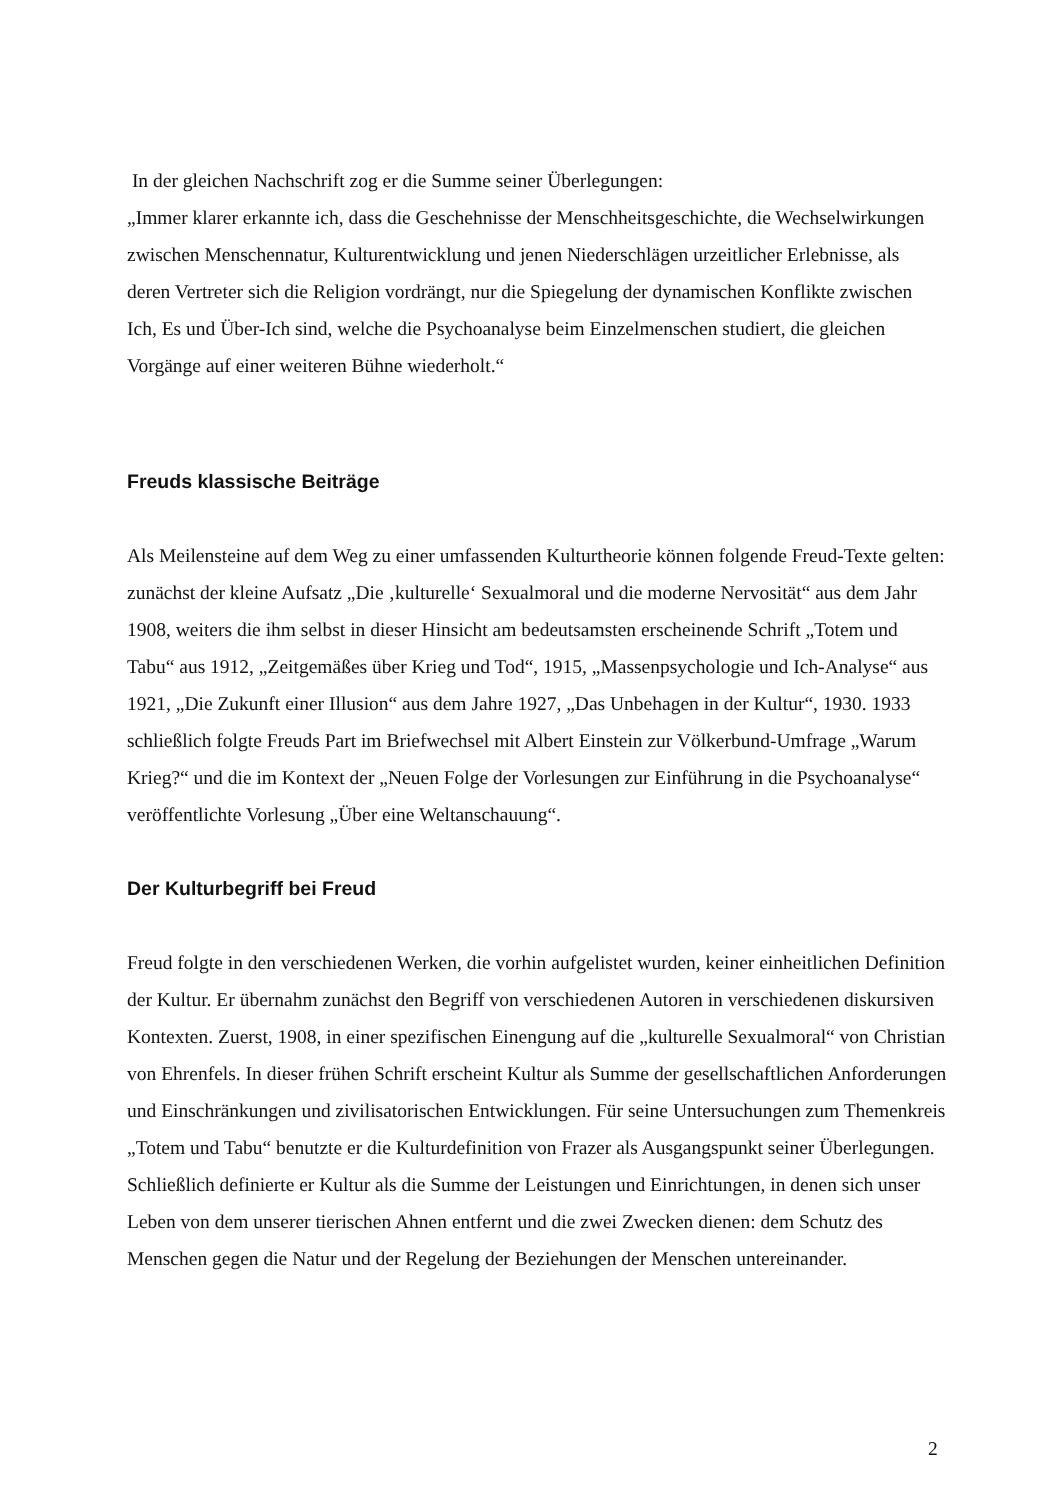In der gleichen Nachschrift zog er die Summe seiner Überlegungen:
„Immer klarer erkannte ich, dass die Geschehnisse der Menschheitsgeschichte, die Wechselwirkungen zwischen Menschennatur, Kulturentwicklung und jenen Niederschlägen urzeitlicher Erlebnisse, als deren Vertreter sich die Religion vordrängt, nur die Spiegelung der dynamischen Konflikte zwischen Ich, Es und Über-Ich sind, welche die Psychoanalyse beim Einzelmenschen studiert, die gleichen Vorgänge auf einer weiteren Bühne wiederholt.“
Freuds klassische Beiträge
Als Meilensteine auf dem Weg zu einer umfassenden Kulturtheorie können folgende Freud-Texte gelten: zunächst der kleine Aufsatz „Die ‚kulturelle‘ Sexualmoral und die moderne Nervosität“ aus dem Jahr 1908, weiters die ihm selbst in dieser Hinsicht am bedeutsamsten erscheinende Schrift „Totem und Tabu“ aus 1912, „Zeitgemäßes über Krieg und Tod“, 1915, „Massenpsychologie und Ich-Analyse“ aus 1921, „Die Zukunft einer Illusion“ aus dem Jahre 1927, „Das Unbehagen in der Kultur“, 1930. 1933 schließlich folgte Freuds Part im Briefwechsel mit Albert Einstein zur Völkerbund-Umfrage „Warum Krieg?“ und die im Kontext der „Neuen Folge der Vorlesungen zur Einführung in die Psychoanalyse“ veröffentlichte Vorlesung „Über eine Weltanschauung“.
Der Kulturbegriff bei Freud
Freud folgte in den verschiedenen Werken, die vorhin aufgelistet wurden, keiner einheitlichen Definition der Kultur. Er übernahm zunächst den Begriff von verschiedenen Autoren in verschiedenen diskursiven Kontexten. Zuerst, 1908, in einer spezifischen Einengung auf die „kulturelle Sexualmoral“ von Christian von Ehrenfels. In dieser frühen Schrift erscheint Kultur als Summe der gesellschaftlichen Anforderungen und Einschränkungen und zivilisatorischen Entwicklungen. Für seine Untersuchungen zum Themenkreis „Totem und Tabu“ benutzte er die Kulturdefinition von Frazer als Ausgangspunkt seiner Überlegungen. Schließlich definierte er Kultur als die Summe der Leistungen und Einrichtungen, in denen sich unser Leben von dem unserer tierischen Ahnen entfernt und die zwei Zwecken dienen: dem Schutz des Menschen gegen die Natur und der Regelung der Beziehungen der Menschen untereinander.
2